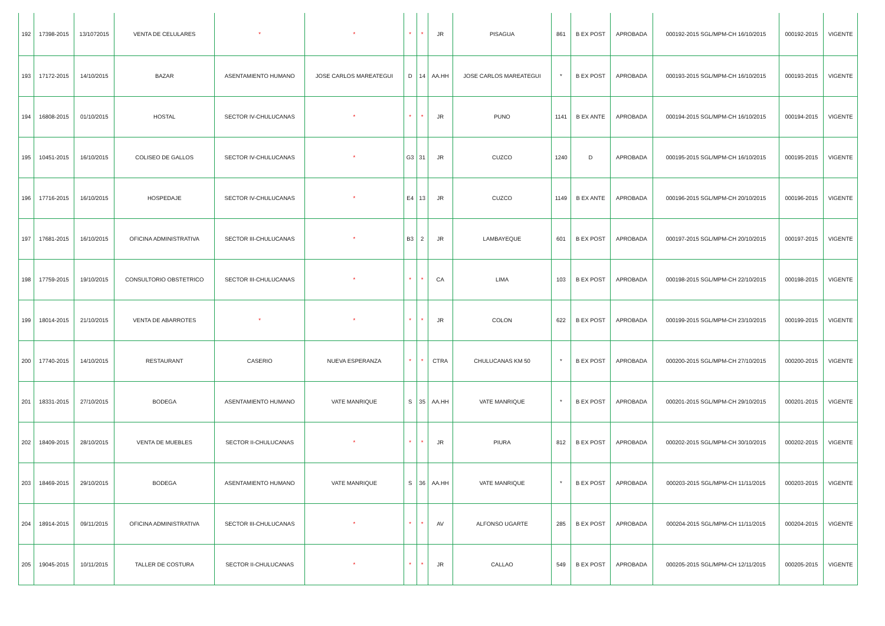| 192 | 17398-2015 | 13/1072015 | VENTA DE CELULARES | * | * | * | * | JR | PISAGUA | 861 | B EX POST | APROBADA | 000192-2015 SGL/MPM-CH 16/10/2015 | 000192-2015 | VIGENTE |
| 193 | 17172-2015 | 14/10/2015 | BAZAR | ASENTAMIENTO HUMANO | JOSE CARLOS MAREATEGUI | D | 14 | AA.HH | JOSE CARLOS MAREATEGUI | * | B EX POST | APROBADA | 000193-2015 SGL/MPM-CH 16/10/2015 | 000193-2015 | VIGENTE |
| 194 | 16808-2015 | 01/10/2015 | HOSTAL | SECTOR IV-CHULUCANAS | * | * | * | JR | PUNO | 1141 | B EX ANTE | APROBADA | 000194-2015 SGL/MPM-CH 16/10/2015 | 000194-2015 | VIGENTE |
| 195 | 10451-2015 | 16/10/2015 | COLISEO DE GALLOS | SECTOR IV-CHULUCANAS | * | G3 | 31 | JR | CUZCO | 1240 | D | APROBADA | 000195-2015 SGL/MPM-CH 16/10/2015 | 000195-2015 | VIGENTE |
| 196 | 17716-2015 | 16/10/2015 | HOSPEDAJE | SECTOR IV-CHULUCANAS | * | E4 | 13 | JR | CUZCO | 1149 | B EX ANTE | APROBADA | 000196-2015 SGL/MPM-CH 20/10/2015 | 000196-2015 | VIGENTE |
| 197 | 17681-2015 | 16/10/2015 | OFICINA ADMINISTRATIVA | SECTOR III-CHULUCANAS | * | B3 | 2 | JR | LAMBAYEQUE | 601 | B EX POST | APROBADA | 000197-2015 SGL/MPM-CH 20/10/2015 | 000197-2015 | VIGENTE |
| 198 | 17759-2015 | 19/10/2015 | CONSULTORIO OBSTETRICO | SECTOR III-CHULUCANAS | * | * | * | CA | LIMA | 103 | B EX POST | APROBADA | 000198-2015 SGL/MPM-CH 22/10/2015 | 000198-2015 | VIGENTE |
| 199 | 18014-2015 | 21/10/2015 | VENTA DE ABARROTES | * | * | * | * | JR | COLON | 622 | B EX POST | APROBADA | 000199-2015 SGL/MPM-CH 23/10/2015 | 000199-2015 | VIGENTE |
| 200 | 17740-2015 | 14/10/2015 | RESTAURANT | CASERIO | NUEVA ESPERANZA | * | * | CTRA | CHULUCANAS KM 50 | * | B EX POST | APROBADA | 000200-2015 SGL/MPM-CH 27/10/2015 | 000200-2015 | VIGENTE |
| 201 | 18331-2015 | 27/10/2015 | BODEGA | ASENTAMIENTO HUMANO | VATE MANRIQUE | S | 35 | AA.HH | VATE MANRIQUE | * | B EX POST | APROBADA | 000201-2015 SGL/MPM-CH 29/10/2015 | 000201-2015 | VIGENTE |
| 202 | 18409-2015 | 28/10/2015 | VENTA DE MUEBLES | SECTOR II-CHULUCANAS | * | * | * | JR | PIURA | 812 | B EX POST | APROBADA | 000202-2015 SGL/MPM-CH 30/10/2015 | 000202-2015 | VIGENTE |
| 203 | 18469-2015 | 29/10/2015 | BODEGA | ASENTAMIENTO HUMANO | VATE MANRIQUE | S | 36 | AA.HH | VATE MANRIQUE | * | B EX POST | APROBADA | 000203-2015 SGL/MPM-CH 11/11/2015 | 000203-2015 | VIGENTE |
| 204 | 18914-2015 | 09/11/2015 | OFICINA ADMINISTRATIVA | SECTOR III-CHULUCANAS | * | * | * | AV | ALFONSO UGARTE | 285 | B EX POST | APROBADA | 000204-2015 SGL/MPM-CH 11/11/2015 | 000204-2015 | VIGENTE |
| 205 | 19045-2015 | 10/11/2015 | TALLER DE COSTURA | SECTOR II-CHULUCANAS | * | * | * | JR | CALLAO | 549 | B EX POST | APROBADA | 000205-2015 SGL/MPM-CH 12/11/2015 | 000205-2015 | VIGENTE |